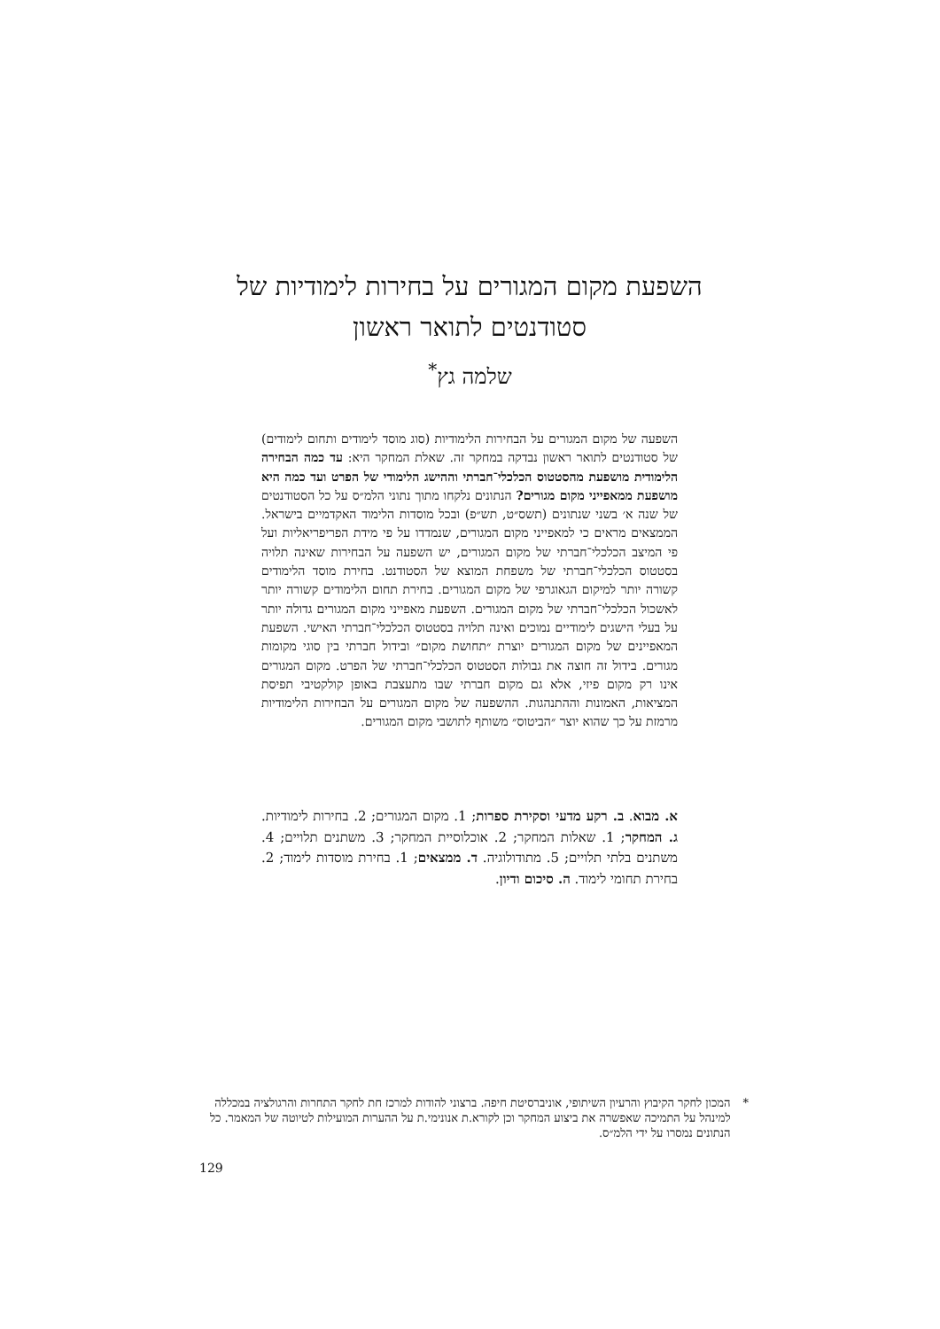השפעת מקום המגורים על בחירות לימודיות של סטודנטים לתואר ראשון
שלמה גץ<sup>*</sup>
השפעה של מקום המגורים על הבחירות הלימודיות (סוג מוסד לימודים ותחום לימודים) של סטודנטים לתואר ראשון נבדקה במחקר זה. שאלת המחקר היא: עד כמה הבחירה הלימודית מושפעת מהסטטוס הכלכלי־חברתי וההישג הלימודי של הפרט ועד כמה היא מושפעת ממאפייני מקום מגורים? הנתונים נלקחו מתוך נתוני הלמ״ס על כל הסטודנטים של שנה א׳ בשני שנתונים (תשס״ט, תש״פ) ובכל מוסדות הלימוד האקדמיים בישראל. הממצאים מראים כי למאפייני מקום המגורים, שנמדדו על פי מידת הפריפריאליות ועל פי המיצב הכלכלי־חברתי של מקום המגורים, יש השפעה על הבחירות שאינה תלויה בסטטוס הכלכלי־חברתי של משפחת המוצא של הסטודנט. בחירת מוסד הלימודים קשורה יותר למיקום הגאוגרפי של מקום המגורים. בחירת תחום הלימודים קשורה יותר לאשכול הכלכלי־חברתי של מקום המגורים. השפעת מאפייני מקום המגורים גדולה יותר על בעלי הישגים לימודיים נמוכים ואינה תלויה בסטטוס הכלכלי־חברתי האישי. השפעת המאפיינים של מקום המגורים יוצרת ״תחושת מקום״ ובידול חברתי בין סוגי מקומות מגורים. בידול זה חוצה את גבולות הסטטוס הכלכלי־חברתי של הפרט. מקום המגורים אינו רק מקום פיזי, אלא גם מקום חברתי שבו מתעצבת באופן קולקטיבי תפיסת המציאות, האמונות וההתנהגות. ההשפעה של מקום המגורים על הבחירות הלימודיות מרמזת על כך שהוא יוצר ״הביטוס״ משותף לתושבי מקום המגורים.
א. מבוא. ב. רקע מדעי וסקירת ספרות; 1. מקום המגורים; 2. בחירות לימודיות. ג. המחקר; 1. שאלות המחקר; 2. אוכלוסיית המחקר; 3. משתנים תלויים; 4. משתנים בלתי תלויים; 5. מתודולוגיה. ד. ממצאים; 1. בחירת מוסדות לימוד; 2. בחירת תחומי לימוד. ה. סיכום ודיון.
* המכון לחקר הקיבוץ והרעיון השיתופי, אוניברסיטת חיפה. ברצוני להודות למרכז חת לחקר התחרות והרגולציה במכללה למינהל על התמיכה שאפשרה את ביצוע המחקר וכן לקורא.ת אנונימי.ת על ההערות המועילות לטיוטה של המאמר. כל הנתונים נמסרו על ידי הלמ״ס.
129